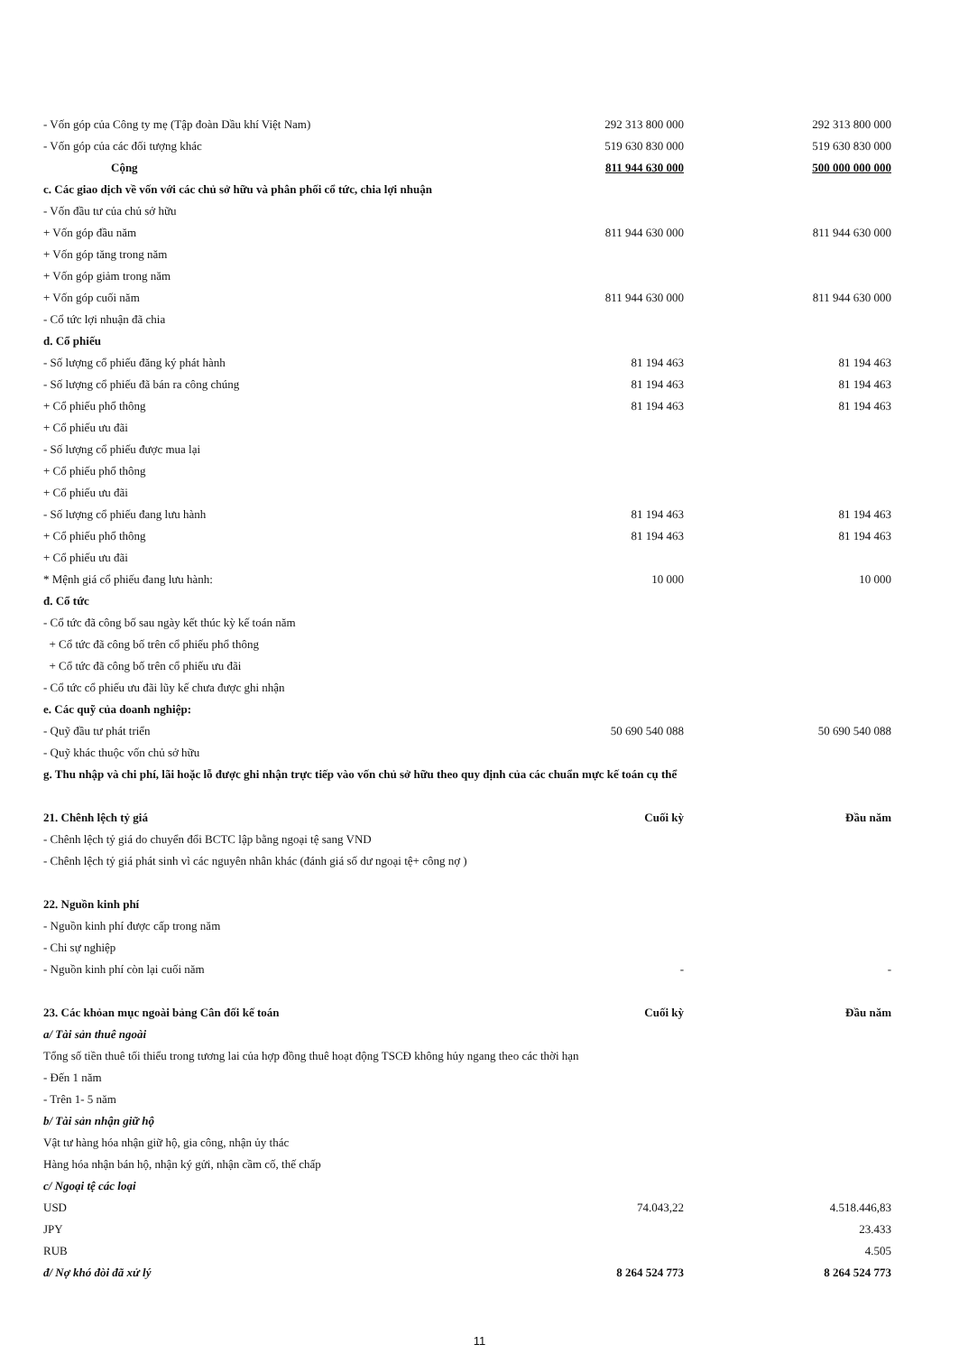| - Vốn góp của Công ty mẹ (Tập đoàn Dầu khí Việt Nam) | 292 313 800 000 | | 292 313 800 000 |
| - Vốn góp của các đối tượng khác | 519 630 830 000 | | 519 630 830 000 |
| Cộng | 811 944 630 000 | | 500 000 000 000 |
| c. Các giao dịch về vốn với các chủ sở hữu và phân phối cổ tức, chia lợi nhuận | | | |
| - Vốn đầu tư của chủ sở hữu | | | |
| + Vốn góp đầu năm | 811 944 630 000 | | 811 944 630 000 |
| + Vốn góp tăng trong năm | | | |
| + Vốn góp giảm trong năm | | | |
| + Vốn góp cuối năm | 811 944 630 000 | | 811 944 630 000 |
| - Cổ tức lợi nhuận đã chia | | | |
| d. Cổ phiếu | | | |
| - Số lượng cổ phiếu đăng ký phát hành | 81 194 463 | | 81 194 463 |
| - Số lượng cổ phiếu đã bán ra công chúng | 81 194 463 | | 81 194 463 |
| + Cổ phiếu phổ thông | 81 194 463 | | 81 194 463 |
| + Cổ phiếu ưu đãi | | | |
| - Số lượng cổ phiếu được mua lại | | | |
| + Cổ phiếu phổ thông | | | |
| + Cổ phiếu ưu đãi | | | |
| - Số lượng cổ phiếu đang lưu hành | 81 194 463 | | 81 194 463 |
| + Cổ phiếu phổ thông | 81 194 463 | | 81 194 463 |
| + Cổ phiếu ưu đãi | | | |
| * Mệnh giá cổ phiếu đang lưu hành: | 10 000 | | 10 000 |
| đ. Cổ tức | | | |
| - Cổ tức đã công bố sau ngày kết thúc kỳ kế toán năm | | | |
| + Cổ tức đã công bố trên cổ phiếu phổ thông | | | |
| + Cổ tức đã công bố trên cổ phiếu ưu đãi | | | |
| - Cổ tức cổ phiếu ưu đãi lũy kế chưa được ghi nhận | | | |
| e. Các quỹ của doanh nghiệp: | | | |
| - Quỹ đầu tư phát triển | 50 690 540 088 | | 50 690 540 088 |
| - Quỹ khác thuộc vốn chủ sở hữu | | | |
| g. Thu nhập và chi phí, lãi hoặc lỗ được ghi nhận trực tiếp vào vốn chủ sở hữu theo quy định của các chuẩn mực kế toán cụ thể | | | |
| 21. Chênh lệch tỷ giá | Cuối kỳ | | Đầu năm |
| - Chênh lệch tỷ giá do chuyển đổi BCTC lập bằng ngoại tệ sang VND | | | |
| - Chênh lệch tỷ giá phát sinh vì các nguyên nhân khác (đánh giá số dư ngoại tệ+ công nợ ) | | | |
| 22. Nguồn kinh phí | | | |
| - Nguồn kinh phí được cấp trong năm | | | |
| - Chi sự nghiệp | | | |
| - Nguồn kinh phí còn lại cuối năm | - | | - |
| 23. Các khỏan mục ngoài bảng Cân đối kế toán | Cuối kỳ | | Đầu năm |
| a/ Tài sản thuê ngoài | | | |
| Tổng số tiền thuê tối thiểu trong tương lai của hợp đồng thuê hoạt động TSCĐ không hủy ngang theo các thời hạn | | | |
| - Đến 1 năm | | | |
| - Trên 1- 5 năm | | | |
| b/ Tài sản nhận giữ hộ | | | |
| Vật tư hàng hóa nhận giữ hộ, gia công, nhận ủy thác | | | |
| Hàng hóa nhận bán hộ, nhận ký gửi, nhận cầm cố, thế chấp | | | |
| c/ Ngoại tệ các loại | | | |
| USD | 74.043,22 | | 4.518.446,83 |
| JPY | | | 23.433 |
| RUB | | | 4.505 |
| đ/ Nợ khó đòi đã xử lý | 8 264 524 773 | | 8 264 524 773 |
11